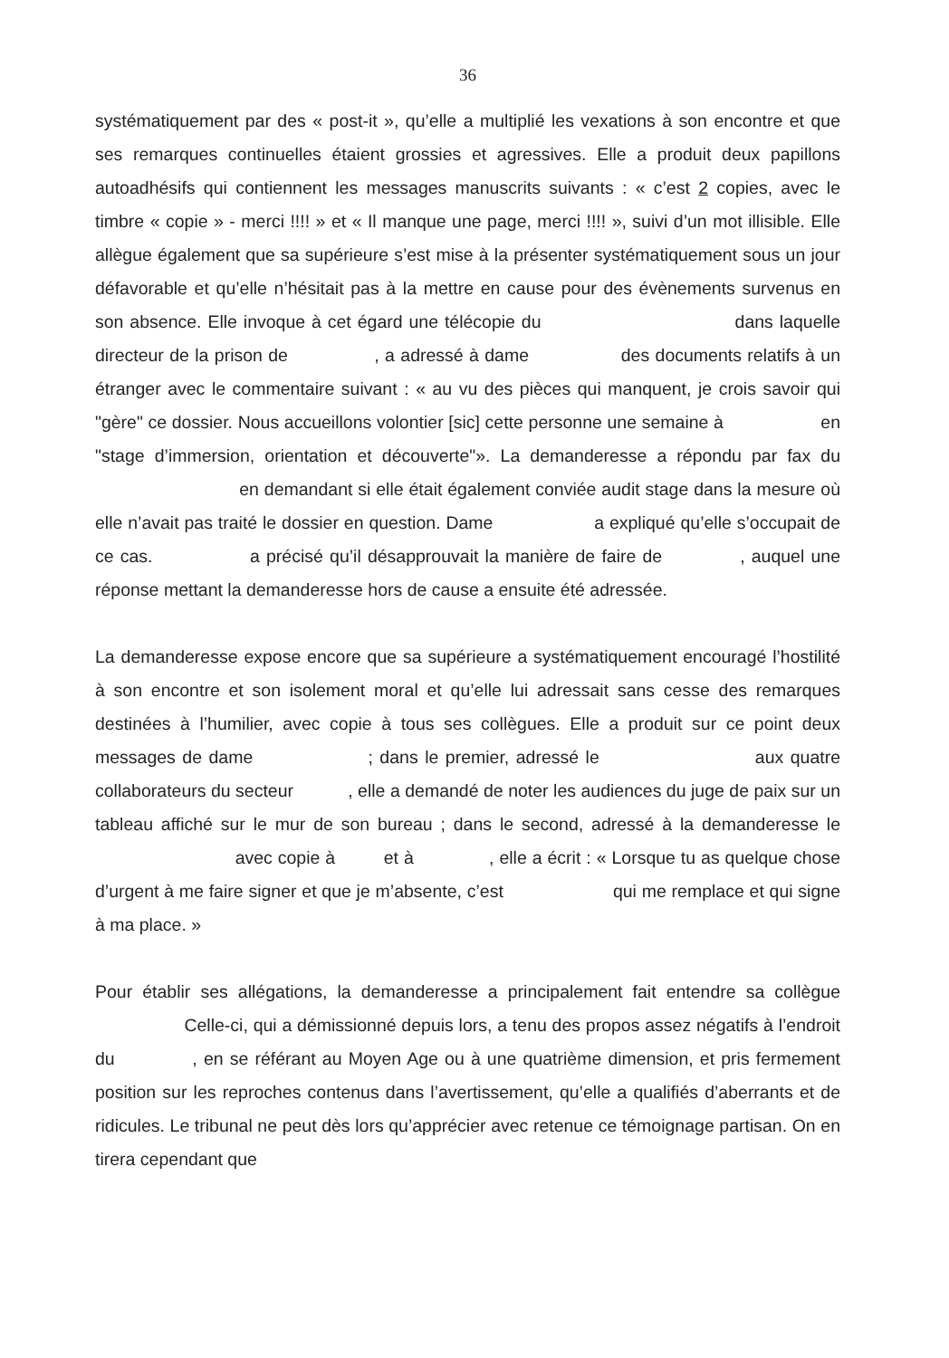36
systématiquement par des « post-it », qu’elle a multiplié les vexations à son encontre et que ses remarques continuelles étaient grossies et agressives. Elle a produit deux papillons autoadhésifs qui contiennent les messages manuscrits suivants : « c’est 2 copies, avec le timbre « copie » - merci !!!! » et « Il manque une page, merci !!!! », suivi d’un mot illisible. Elle allègue également que sa supérieure s’est mise à la présenter systématiquement sous un jour défavorable et qu’elle n’hésitait pas à la mettre en cause pour des évènements survenus en son absence. Elle invoque à cet égard une télécopie du dans laquelle directeur de la prison de , a adressé à dame des documents relatifs à un étranger avec le commentaire suivant : « au vu des pièces qui manquent, je crois savoir qui "gère" ce dossier. Nous accueillons volontier [sic] cette personne une semaine à en "stage d’immersion, orientation et découverte"». La demanderesse a répondu par fax du en demandant si elle était également conviée audit stage dans la mesure où elle n’avait pas traité le dossier en question. Dame a expliqué qu’elle s’occupait de ce cas. a précisé qu’il désapprouvait la manière de faire de , auquel une réponse mettant la demanderesse hors de cause a ensuite été adressée.
La demanderesse expose encore que sa supérieure a systématiquement encouragé l’hostilité à son encontre et son isolement moral et qu’elle lui adressait sans cesse des remarques destinées à l’humilier, avec copie à tous ses collègues. Elle a produit sur ce point deux messages de dame ; dans le premier, adressé le aux quatre collaborateurs du secteur , elle a demandé de noter les audiences du juge de paix sur un tableau affiché sur le mur de son bureau ; dans le second, adressé à la demanderesse le avec copie à et à , elle a écrit : « Lorsque tu as quelque chose d’urgent à me faire signer et que je m’absente, c’est qui me remplace et qui signe à ma place. »
Pour établir ses allégations, la demanderesse a principalement fait entendre sa collègue Celle-ci, qui a démissionné depuis lors, a tenu des propos assez négatifs à l’endroit du , en se référant au Moyen Age ou à une quatrième dimension, et pris fermement position sur les reproches contenus dans l’avertissement, qu’elle a qualifiés d’aberrants et de ridicules. Le tribunal ne peut dès lors qu’apprécier avec retenue ce témoignage partisan. On en tirera cependant que